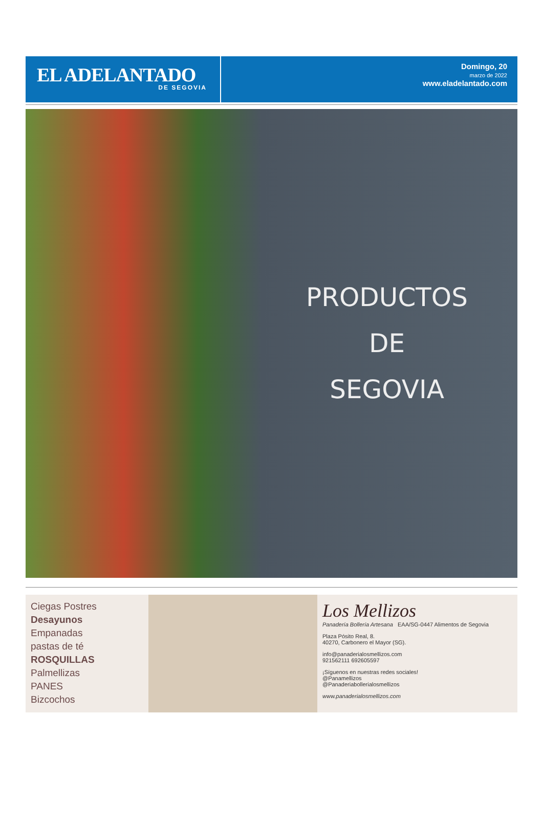EL ADELANTADO
DE SEGOVIA
Domingo, 20
marzo de 2022
www.eladelantado.com
PRODUCTOS
DE
SEGOVIA
Ciegas Postres
Desayunos
Empanadas
pastas de té
ROSQUILLAS
Palmellizas
PANES
Bizcochos
Los Mellizos
Panadería Bollería Artesana EAA/SG-0447 Alimentos de Segovia
Plaza Pósito Real, 8.
40270, Carbonero el Mayor (SG).
info@panaderialosmellizos.com
921562111 692605597
¡Síguenos en nuestras redes sociales!
@Panamellizos
@Panaderiabollerialosmellizos
www.panaderialosmellizos.com